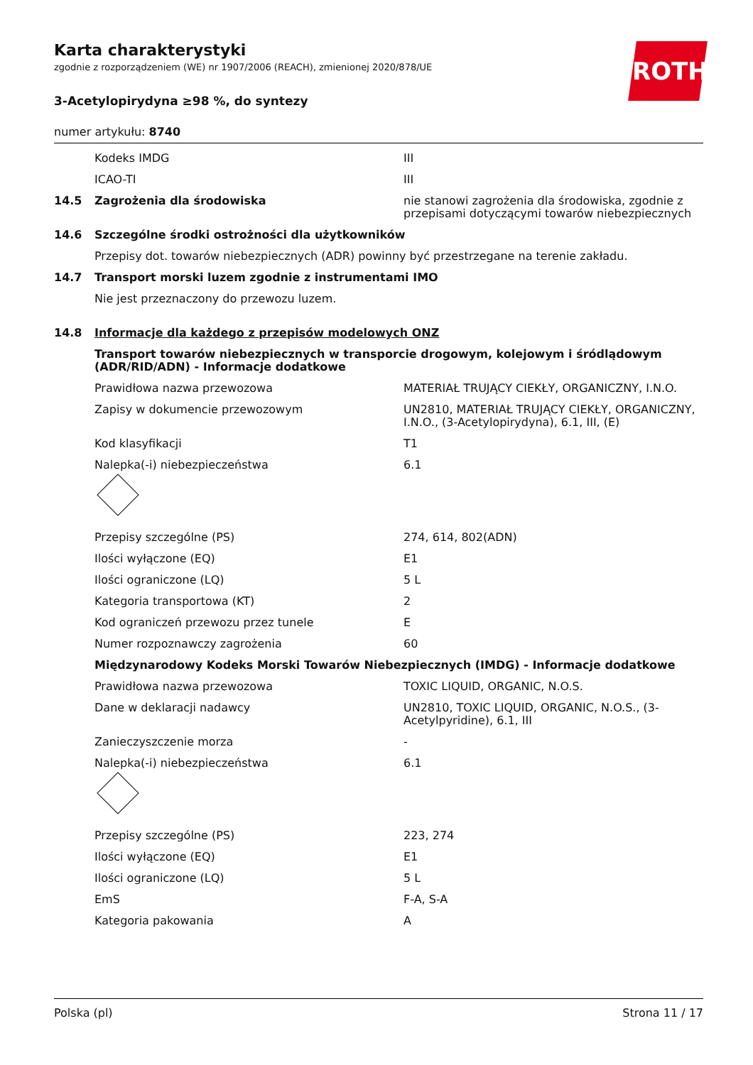ROTH
Karta charakterystyki
zgodnie z rozporządzeniem (WE) nr 1907/2006 (REACH), zmienionej 2020/878/UE
3-Acetylopirydyna ≥98 %, do syntezy
numer artykułu: 8740
| | Kodeks IMDG | III |
| | ICAO-TI | III |
| 14.5 | Zagrożenia dla środowiska | nie stanowi zagrożenia dla środowiska, zgodnie z przepisami dotyczącymi towarów niebezpiecznych |
| 14.6 | Szczególne środki ostrożności dla użytkowników | |
| | Przepisy dot. towarów niebezpiecznych (ADR) powinny być przestrzegane na terenie zakładu. | |
| 14.7 | Transport morski luzem zgodnie z instrumentami IMO | |
| | Nie jest przeznaczony do przewozu luzem. | |
| 14.8 | Informacje dla każdego z przepisów modelowych ONZ | |
| | Transport towarów niebezpiecznych w transporcie drogowym, kolejowym i śródlądowym (ADR/RID/ADN) - Informacje dodatkowe | |
| | Prawidłowa nazwa przewozowa | MATERIAŁ TRUJĄCY CIEKŁY, ORGANICZNY, I.N.O. |
| | Zapisy w dokumencie przewozowym | UN2810, MATERIAŁ TRUJĄCY CIEKŁY, ORGANICZNY, I.N.O., (3-Acetylopirydyna), 6.1, III, (E) |
| | Kod klasyfikacji | T1 |
| | Nalepka(-i) niebezpieczeństwa | 6.1 |
| | Przepisy szczególne (PS) | 274, 614, 802(ADN) |
| | Ilości wyłączone (EQ) | E1 |
| | Ilości ograniczone (LQ) | 5 L |
| | Kategoria transportowa (KT) | 2 |
| | Kod ograniczeń przewozu przez tunele | E |
| | Numer rozpoznawczy zagrożenia | 60 |
| | Międzynarodowy Kodeks Morski Towarów Niebezpiecznych (IMDG) - Informacje dodatkowe | |
| | Prawidłowa nazwa przewozowa | TOXIC LIQUID, ORGANIC, N.O.S. |
| | Dane w deklaracji nadawcy | UN2810, TOXIC LIQUID, ORGANIC, N.O.S., (3-Acetylpyridine), 6.1, III |
| | Zanieczyszczenie morza | - |
| | Nalepka(-i) niebezpieczeństwa | 6.1 |
| | Przepisy szczególne (PS) | 223, 274 |
| | Ilości wyłączone (EQ) | E1 |
| | Ilości ograniczone (LQ) | 5 L |
| | EmS | F-A, S-A |
| | Kategoria pakowania | A |
Polska (pl) Strona 11 / 17